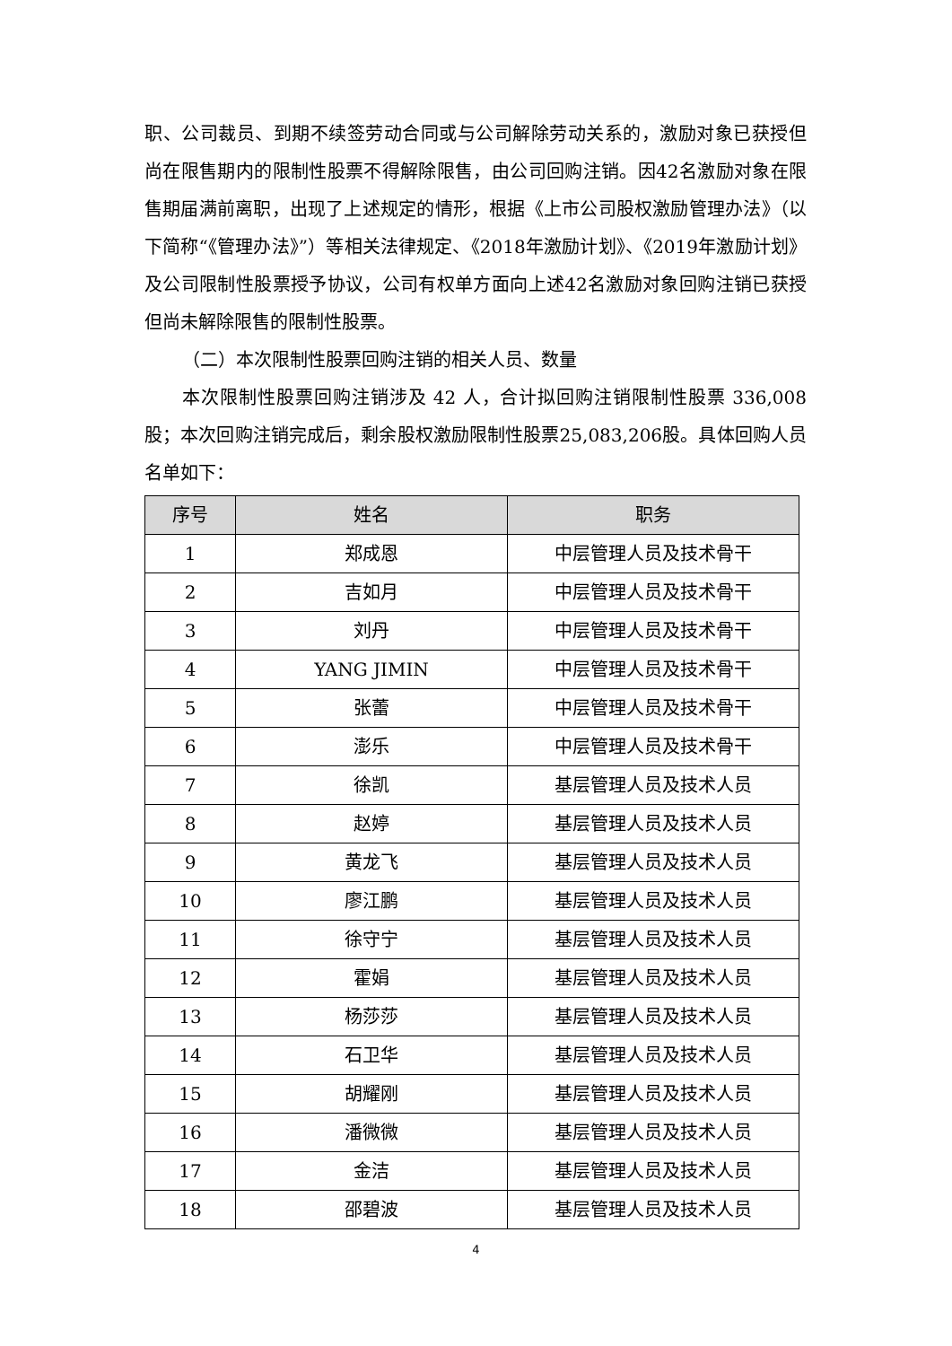职、公司裁员、到期不续签劳动合同或与公司解除劳动关系的，激励对象已获授但尚在限售期内的限制性股票不得解除限售，由公司回购注销。因42名激励对象在限售期届满前离职，出现了上述规定的情形，根据《上市公司股权激励管理办法》（以下简称“《管理办法》”）等相关法律规定、《2018年激励计划》、《2019年激励计划》及公司限制性股票授予协议，公司有权单方面向上述42名激励对象回购注销已获授但尚未解除限售的限制性股票。
（二）本次限制性股票回购注销的相关人员、数量
本次限制性股票回购注销涉及 42 人，合计拟回购注销限制性股票 336,008股；本次回购注销完成后，剩余股权激励限制性股票25,083,206股。具体回购人员名单如下：
| 序号 | 姓名 | 职务 |
| --- | --- | --- |
| 1 | 郑成恩 | 中层管理人员及技术骨干 |
| 2 | 吉如月 | 中层管理人员及技术骨干 |
| 3 | 刘丹 | 中层管理人员及技术骨干 |
| 4 | YANG JIMIN | 中层管理人员及技术骨干 |
| 5 | 张蕾 | 中层管理人员及技术骨干 |
| 6 | 澎乐 | 中层管理人员及技术骨干 |
| 7 | 徐凯 | 基层管理人员及技术人员 |
| 8 | 赵婷 | 基层管理人员及技术人员 |
| 9 | 黄龙飞 | 基层管理人员及技术人员 |
| 10 | 廖江鹏 | 基层管理人员及技术人员 |
| 11 | 徐守宁 | 基层管理人员及技术人员 |
| 12 | 霍娟 | 基层管理人员及技术人员 |
| 13 | 杨莎莎 | 基层管理人员及技术人员 |
| 14 | 石卫华 | 基层管理人员及技术人员 |
| 15 | 胡耀刚 | 基层管理人员及技术人员 |
| 16 | 潘微微 | 基层管理人员及技术人员 |
| 17 | 金洁 | 基层管理人员及技术人员 |
| 18 | 邵碧波 | 基层管理人员及技术人员 |
4